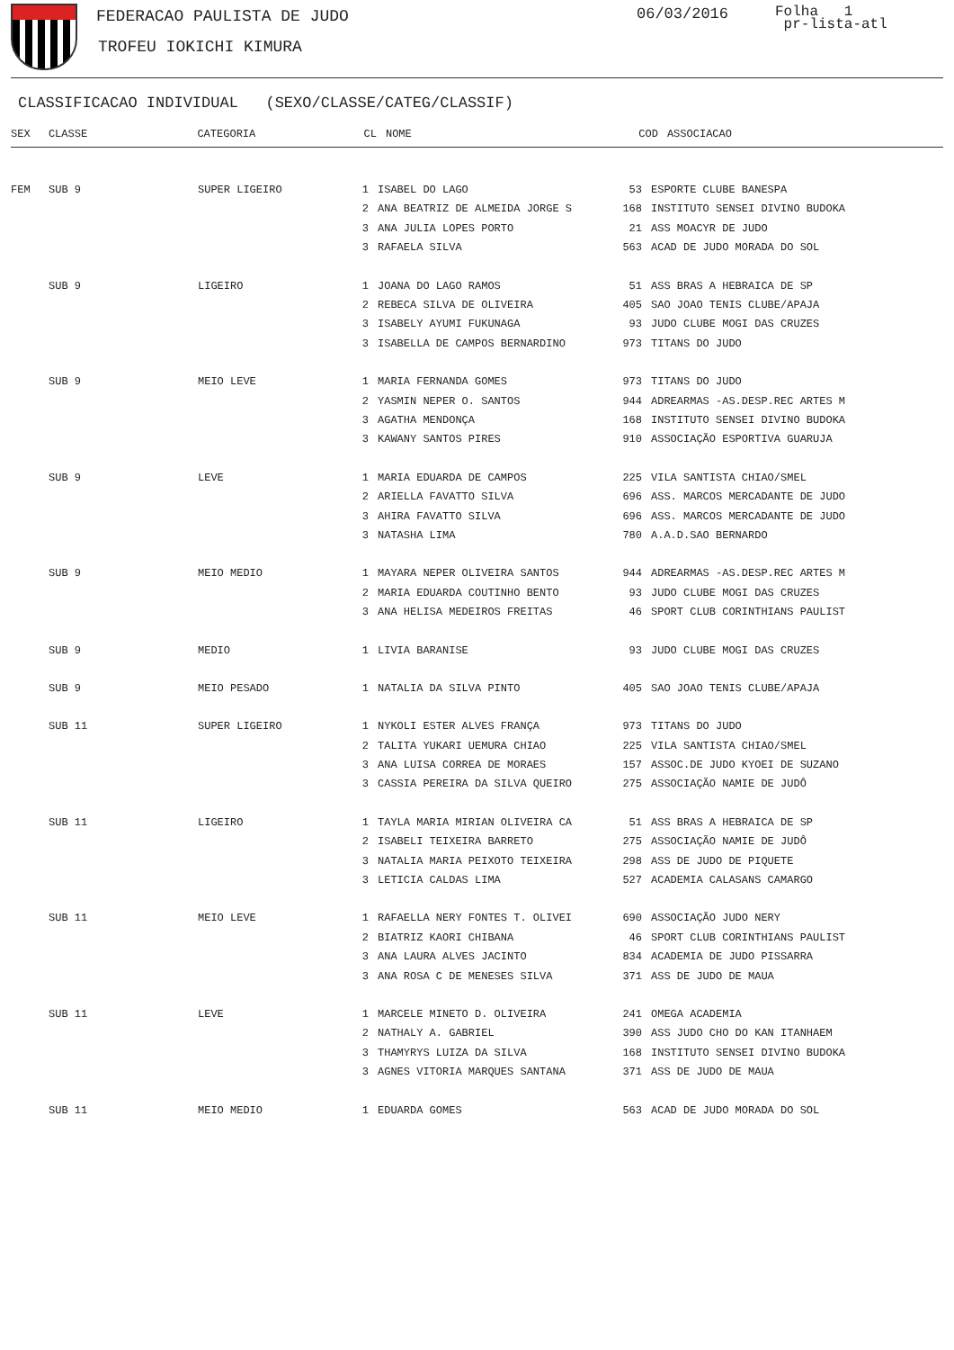FEDERACAO PAULISTA DE JUDO
TROFEU IOKICHI KIMURA
06/03/2016
Folha 1
pr-lista-atl
CLASSIFICACAO INDIVIDUAL (SEXO/CLASSE/CATEG/CLASSIF)
| SEX | CLASSE | CATEGORIA | CL | NOME | COD | ASSOCIACAO |
| --- | --- | --- | --- | --- | --- | --- |
| FEM | SUB 9 | SUPER LIGEIRO | 1 | ISABEL DO LAGO | 53 | ESPORTE CLUBE BANESPA |
| | | | 2 | ANA BEATRIZ DE ALMEIDA JORGE S | 168 | INSTITUTO SENSEI DIVINO BUDOKA |
| | | | 3 | ANA JULIA LOPES PORTO | 21 | ASS MOACYR DE JUDO |
| | | | 3 | RAFAELA SILVA | 563 | ACAD DE JUDO MORADA DO SOL |
| | SUB 9 | LIGEIRO | 1 | JOANA DO LAGO RAMOS | 51 | ASS BRAS A HEBRAICA DE SP |
| | | | 2 | REBECA SILVA DE OLIVEIRA | 405 | SAO JOAO TENIS CLUBE/APAJA |
| | | | 3 | ISABELY AYUMI FUKUNAGA | 93 | JUDO CLUBE MOGI DAS CRUZES |
| | | | 3 | ISABELLA DE CAMPOS BERNARDINO | 973 | TITANS DO JUDO |
| | SUB 9 | MEIO LEVE | 1 | MARIA FERNANDA GOMES | 973 | TITANS DO JUDO |
| | | | 2 | YASMIN NEPER O. SANTOS | 944 | ADREARMAS -AS.DESP.REC ARTES M |
| | | | 3 | AGATHA MENDONÇA | 168 | INSTITUTO SENSEI DIVINO BUDOKA |
| | | | 3 | KAWANY SANTOS PIRES | 910 | ASSOCIAÇÃO ESPORTIVA GUARUJA |
| | SUB 9 | LEVE | 1 | MARIA EDUARDA DE CAMPOS | 225 | VILA SANTISTA CHIAO/SMEL |
| | | | 2 | ARIELLA FAVATTO SILVA | 696 | ASS. MARCOS MERCADANTE DE JUDO |
| | | | 3 | AHIRA FAVATTO SILVA | 696 | ASS. MARCOS MERCADANTE DE JUDO |
| | | | 3 | NATASHA LIMA | 780 | A.A.D.SAO BERNARDO |
| | SUB 9 | MEIO MEDIO | 1 | MAYARA NEPER OLIVEIRA SANTOS | 944 | ADREARMAS -AS.DESP.REC ARTES M |
| | | | 2 | MARIA EDUARDA COUTINHO BENTO | 93 | JUDO CLUBE MOGI DAS CRUZES |
| | | | 3 | ANA HELISA MEDEIROS FREITAS | 46 | SPORT CLUB CORINTHIANS PAULIST |
| | SUB 9 | MEDIO | 1 | LIVIA BARANISE | 93 | JUDO CLUBE MOGI DAS CRUZES |
| | SUB 9 | MEIO PESADO | 1 | NATALIA DA SILVA PINTO | 405 | SAO JOAO TENIS CLUBE/APAJA |
| | SUB 11 | SUPER LIGEIRO | 1 | NYKOLI ESTER ALVES FRANÇA | 973 | TITANS DO JUDO |
| | | | 2 | TALITA YUKARI UEMURA CHIAO | 225 | VILA SANTISTA CHIAO/SMEL |
| | | | 3 | ANA LUISA CORREA DE MORAES | 157 | ASSOC.DE JUDO KYOEI DE SUZANO |
| | | | 3 | CASSIA PEREIRA DA SILVA QUEIRO | 275 | ASSOCIAÇÃO NAMIE DE JUDÔ |
| | SUB 11 | LIGEIRO | 1 | TAYLA MARIA MIRIAN OLIVEIRA CA | 51 | ASS BRAS A HEBRAICA DE SP |
| | | | 2 | ISABELI TEIXEIRA BARRETO | 275 | ASSOCIAÇÃO NAMIE DE JUDÔ |
| | | | 3 | NATALIA MARIA PEIXOTO TEIXEIRA | 298 | ASS DE JUDO DE PIQUETE |
| | | | 3 | LETICIA CALDAS LIMA | 527 | ACADEMIA CALASANS CAMARGO |
| | SUB 11 | MEIO LEVE | 1 | RAFAELLA NERY FONTES T. OLIVEI | 690 | ASSOCIAÇÃO JUDO NERY |
| | | | 2 | BIATRIZ KAORI CHIBANA | 46 | SPORT CLUB CORINTHIANS PAULIST |
| | | | 3 | ANA LAURA ALVES JACINTO | 834 | ACADEMIA DE JUDO PISSARRA |
| | | | 3 | ANA ROSA C DE MENESES SILVA | 371 | ASS DE JUDO DE MAUA |
| | SUB 11 | LEVE | 1 | MARCELE MINETO D. OLIVEIRA | 241 | OMEGA ACADEMIA |
| | | | 2 | NATHALY A. GABRIEL | 390 | ASS JUDO CHO DO KAN ITANHAEM |
| | | | 3 | THAMYRYS LUIZA DA SILVA | 168 | INSTITUTO SENSEI DIVINO BUDOKA |
| | | | 3 | AGNES VITORIA MARQUES SANTANA | 371 | ASS DE JUDO DE MAUA |
| | SUB 11 | MEIO MEDIO | 1 | EDUARDA GOMES | 563 | ACAD DE JUDO MORADA DO SOL |